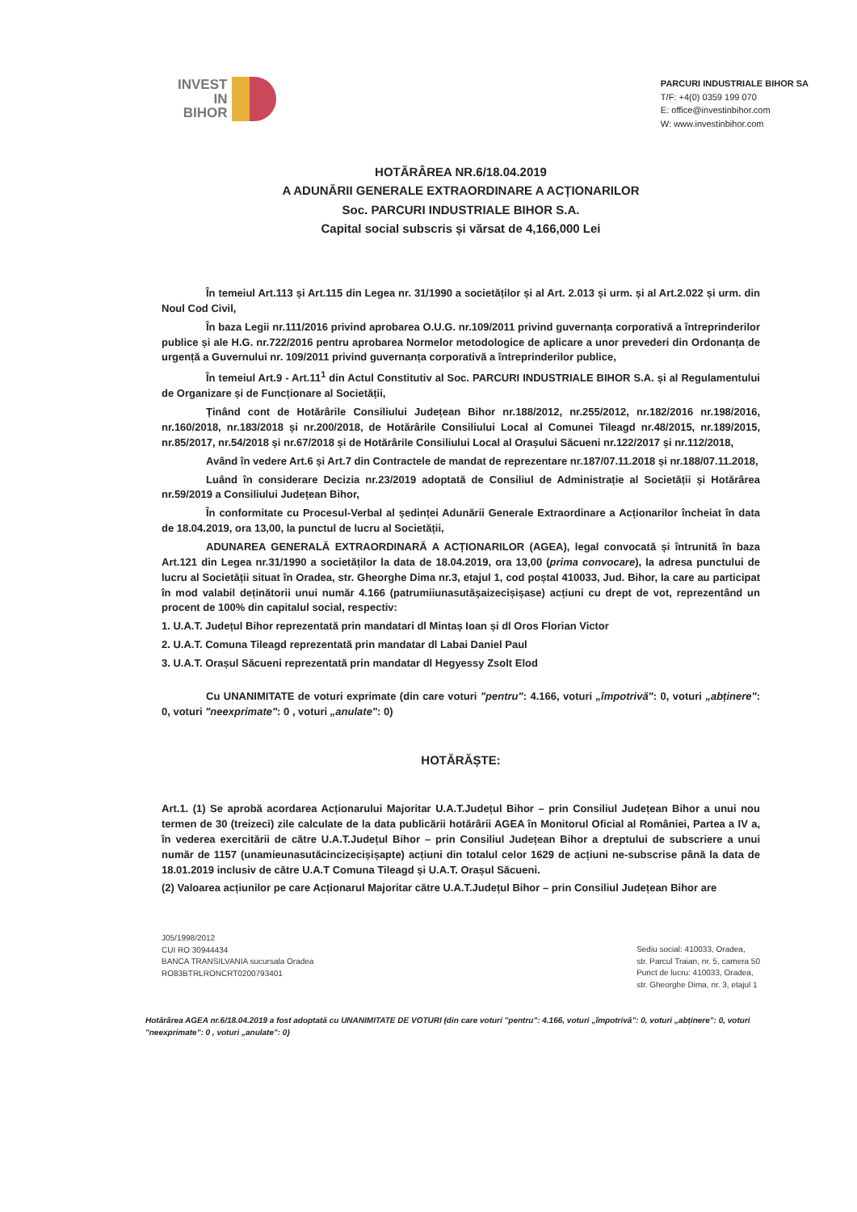INVEST
IN
BIHOR
PARCURI INDUSTRIALE BIHOR SA
T/F: +4(0) 0359 199 070
E: office@investinbihor.com
W: www.investinbihor.com
HOTĂRÂREA NR.6/18.04.2019
A ADUNĂRII GENERALE EXTRAORDINARE A ACȚIONARILOR
Soc. PARCURI INDUSTRIALE BIHOR S.A.
Capital social subscris și vărsat de 4,166,000 Lei
În temeiul Art.113 și Art.115 din Legea nr. 31/1990 a societăților și al Art. 2.013 și urm. și al Art.2.022 și urm. din Noul Cod Civil,
În baza Legii nr.111/2016 privind aprobarea O.U.G. nr.109/2011 privind guvernanța corporativă a întreprinderilor publice și ale H.G. nr.722/2016 pentru aprobarea Normelor metodologice de aplicare a unor prevederi din Ordonanța de urgență a Guvernului nr. 109/2011 privind guvernanța corporativă a întreprinderilor publice,
În temeiul Art.9 - Art.11<sup>1</sup> din Actul Constitutiv al Soc. PARCURI INDUSTRIALE BIHOR S.A. și al Regulamentului de Organizare și de Funcționare al Societății,
Ținând cont de Hotărârile Consiliului Județean Bihor nr.188/2012, nr.255/2012, nr.182/2016 nr.198/2016, nr.160/2018, nr.183/2018 și nr.200/2018, de Hotărârile Consiliului Local al Comunei Tileagd nr.48/2015, nr.189/2015, nr.85/2017, nr.54/2018 și nr.67/2018 și de Hotărârile Consiliului Local al Orașului Săcueni nr.122/2017 și nr.112/2018,
Având în vedere Art.6 și Art.7 din Contractele de mandat de reprezentare nr.187/07.11.2018 și nr.188/07.11.2018,
Luând în considerare Decizia nr.23/2019 adoptată de Consiliul de Administrație al Societății și Hotărârea nr.59/2019 a Consiliului Județean Bihor,
În conformitate cu Procesul-Verbal al ședinței Adunării Generale Extraordinare a Acționarilor încheiat în data de 18.04.2019, ora 13,00, la punctul de lucru al Societății,
ADUNAREA GENERALĂ EXTRAORDINARĂ A ACȚIONARILOR (AGEA), legal convocată și întrunită în baza Art.121 din Legea nr.31/1990 a societăților la data de 18.04.2019, ora 13,00 (prima convocare), la adresa punctului de lucru al Societății situat în Oradea, str. Gheorghe Dima nr.3, etajul 1, cod poștal 410033, Jud. Bihor, la care au participat în mod valabil deținătorii unui număr 4.166 (patrumiiunasutășaizecișișase) acțiuni cu drept de vot, reprezentând un procent de 100% din capitalul social, respectiv:
1. U.A.T. Județul Bihor reprezentată prin mandatari dl Mintaș Ioan și dl Oros Florian Victor
2. U.A.T. Comuna Tileagd reprezentată prin mandatar dl Labai Daniel Paul
3. U.A.T. Orașul Săcueni reprezentată prin mandatar dl Hegyessy Zsolt Elod
Cu UNANIMITATE de voturi exprimate (din care voturi "pentru": 4.166, voturi „împotrivă": 0, voturi „abținere": 0, voturi "neexprimate": 0 , voturi „anulate": 0)
HOTĂRĂȘTE:
Art.1. (1) Se aprobă acordarea Acționarului Majoritar U.A.T.Județul Bihor – prin Consiliul Județean Bihor a unui nou termen de 30 (treizeci) zile calculate de la data publicării hotărârii AGEA în Monitorul Oficial al României, Partea a IV a, în vederea exercitării de către U.A.T.Județul Bihor – prin Consiliul Județean Bihor a dreptului de subscriere a unui număr de 1157 (unamieunasutăcincizecișișapte) acțiuni din totalul celor 1629 de acțiuni ne-subscrise până la data de 18.01.2019 inclusiv de către U.A.T Comuna Tileagd și U.A.T. Orașul Săcueni.
(2) Valoarea acțiunilor pe care Acționarul Majoritar către U.A.T.Județul Bihor – prin Consiliul Județean Bihor are
J05/1998/2012
CUI RO 30944434
BANCA TRANSILVANIA sucursala Oradea
RO83BTRLRONCRT0200793401
Sediu social: 410033, Oradea,
str. Parcul Traian, nr. 5, camera 50
Punct de lucru: 410033, Oradea,
str. Gheorghe Dima, nr. 3, etajul 1
Hotărârea AGEA nr.6/18.04.2019 a fost adoptată cu UNANIMITATE DE VOTURI (din care voturi "pentru": 4.166, voturi „împotrivă": 0, voturi „abținere": 0, voturi "neexprimate": 0 , voturi „anulate": 0)